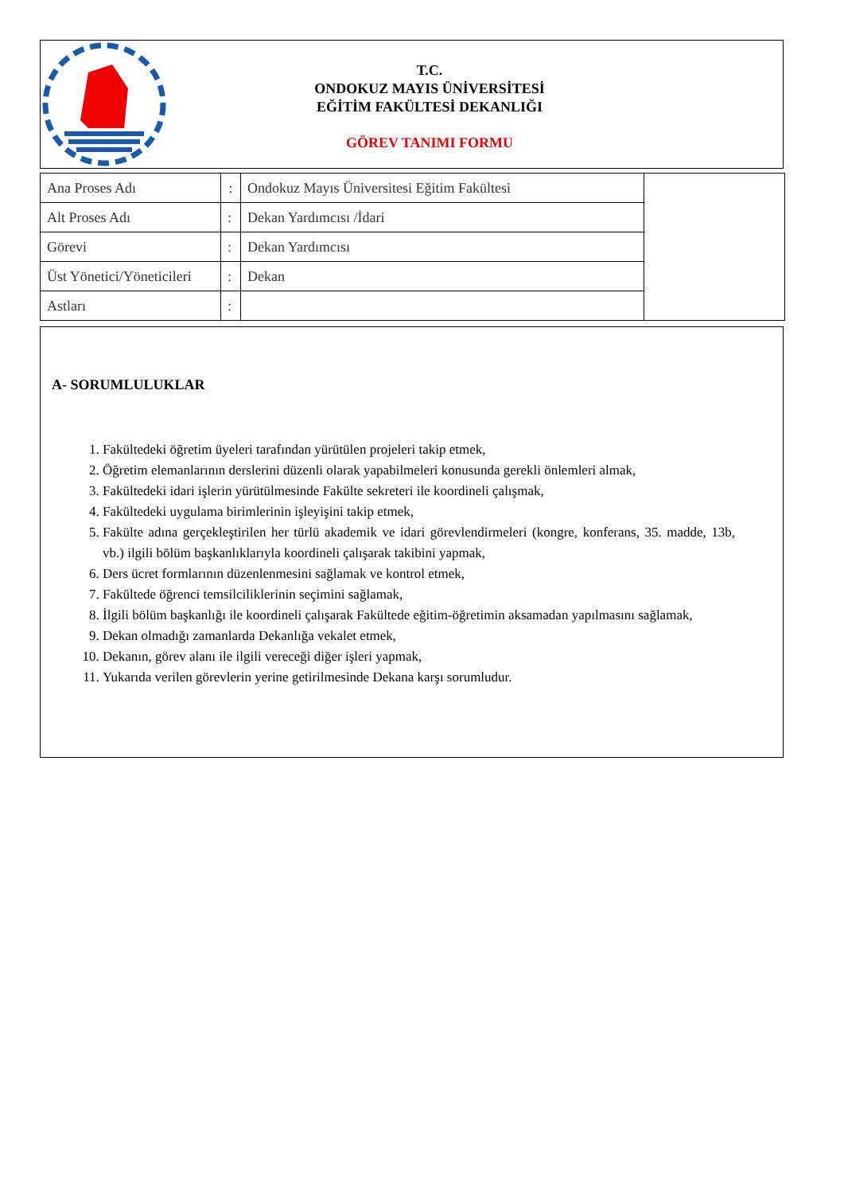T.C.
ONDOKUZ MAYIS ÜNİVERSİTESİ
EĞİTİM FAKÜLTESİ DEKANLIĞI
GÖREV TANIMI FORMU
| Ana Proses Adı | : | Ondokuz Mayıs Üniversitesi Eğitim Fakültesi | |
| Alt Proses Adı | : | Dekan Yardımcısı /İdari | |
| Görevi | : | Dekan Yardımcısı | |
| Üst Yönetici/Yöneticileri | : | Dekan | |
| Astları | : | | |
A- SORUMLULUKLAR
1. Fakültedeki öğretim üyeleri tarafından yürütülen projeleri takip etmek,
2. Öğretim elemanlarının derslerini düzenli olarak yapabilmeleri konusunda gerekli önlemleri almak,
3. Fakültedeki idari işlerin yürütülmesinde Fakülte sekreteri ile koordineli çalışmak,
4. Fakültedeki uygulama birimlerinin işleyişini takip etmek,
5. Fakülte adına gerçekleştirilen her türlü akademik ve idari görevlendirmeleri (kongre, konferans, 35. madde, 13b, vb.) ilgili bölüm başkanlıklarıyla koordineli çalışarak takibini yapmak,
6. Ders ücret formlarının düzenlenmesini sağlamak ve kontrol etmek,
7. Fakültede öğrenci temsilciliklerinin seçimini sağlamak,
8. İlgili bölüm başkanlığı ile koordineli çalışarak Fakültede eğitim-öğretimin aksamadan yapılmasını sağlamak,
9. Dekan olmadığı zamanlarda Dekanlığa vekalet etmek,
10. Dekanın, görev alanı ile ilgili vereceği diğer işleri yapmak,
11. Yukarıda verilen görevlerin yerine getirilmesinde Dekana karşı sorumludur.